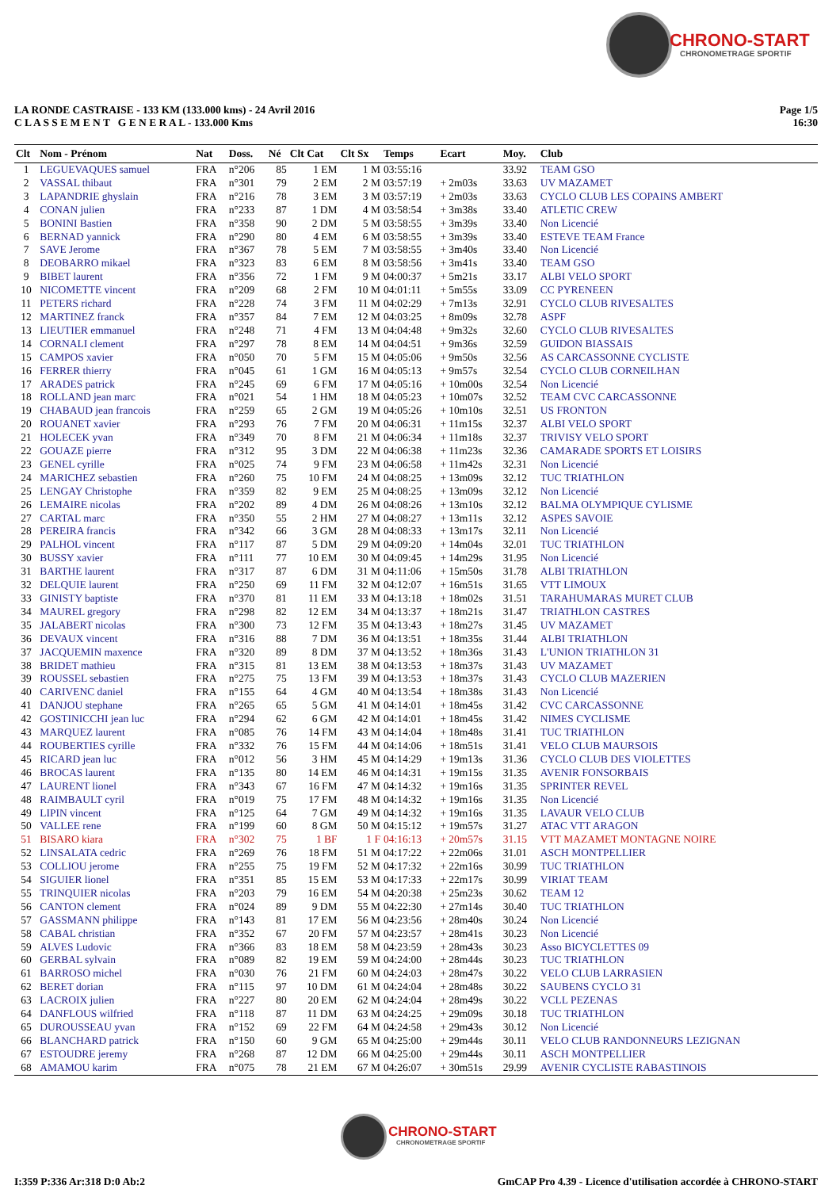CHRONO-START
CHRONOMETRAGE SPORTIF
Page 1/5
16:30
LA RONDE CASTRAISE - 133 KM (133.000 kms) - 24 Avril 2016
C L A S S E M E N T G E N E R A L - 133.000 Kms
| Clt | Nom - Prénom | Nat | Doss. | Né | Clt Cat | Clt Sx | Temps | Ecart | Moy. | Club |
| --- | --- | --- | --- | --- | --- | --- | --- | --- | --- | --- |
| 1 | LEGUEVAQUES samuel | FRA | n°206 | 85 | 1 EM | 1 M | 03:55:16 | | 33.92 | TEAM GSO |
| 2 | VASSAL thibaut | FRA | n°301 | 79 | 2 EM | 2 M | 03:57:19 | + 2m03s | 33.63 | UV MAZAMET |
| 3 | LAPANDRIE ghyslain | FRA | n°216 | 78 | 3 EM | 3 M | 03:57:19 | + 2m03s | 33.63 | CYCLO CLUB LES COPAINS AMBERT |
| 4 | CONAN julien | FRA | n°233 | 87 | 1 DM | 4 M | 03:58:54 | + 3m38s | 33.40 | ATLETIC CREW |
| 5 | BONINI Bastien | FRA | n°358 | 90 | 2 DM | 5 M | 03:58:55 | + 3m39s | 33.40 | Non Licencié |
| 6 | BERNAD yannick | FRA | n°290 | 80 | 4 EM | 6 M | 03:58:55 | + 3m39s | 33.40 | ESTEVE TEAM France |
| 7 | SAVE Jerome | FRA | n°367 | 78 | 5 EM | 7 M | 03:58:55 | + 3m40s | 33.40 | Non Licencié |
| 8 | DEOBARRO mikael | FRA | n°323 | 83 | 6 EM | 8 M | 03:58:56 | + 3m41s | 33.40 | TEAM GSO |
| 9 | BIBET laurent | FRA | n°356 | 72 | 1 FM | 9 M | 04:00:37 | + 5m21s | 33.17 | ALBI VELO SPORT |
| 10 | NICOMETTE vincent | FRA | n°209 | 68 | 2 FM | 10 M | 04:01:11 | + 5m55s | 33.09 | CC PYRENEEN |
| 11 | PETERS richard | FRA | n°228 | 74 | 3 FM | 11 M | 04:02:29 | + 7m13s | 32.91 | CYCLO CLUB RIVESALTES |
| 12 | MARTINEZ franck | FRA | n°357 | 84 | 7 EM | 12 M | 04:03:25 | + 8m09s | 32.78 | ASPF |
| 13 | LIEUTIER emmanuel | FRA | n°248 | 71 | 4 FM | 13 M | 04:04:48 | + 9m32s | 32.60 | CYCLO CLUB RIVESALTES |
| 14 | CORNALI clement | FRA | n°297 | 78 | 8 EM | 14 M | 04:04:51 | + 9m36s | 32.59 | GUIDON BIASSAIS |
| 15 | CAMPOS xavier | FRA | n°050 | 70 | 5 FM | 15 M | 04:05:06 | + 9m50s | 32.56 | AS CARCASSONNE CYCLISTE |
| 16 | FERRER thierry | FRA | n°045 | 61 | 1 GM | 16 M | 04:05:13 | + 9m57s | 32.54 | CYCLO CLUB CORNEILHAN |
| 17 | ARADES patrick | FRA | n°245 | 69 | 6 FM | 17 M | 04:05:16 | + 10m00s | 32.54 | Non Licencié |
| 18 | ROLLAND jean marc | FRA | n°021 | 54 | 1 HM | 18 M | 04:05:23 | + 10m07s | 32.52 | TEAM CVC CARCASSONNE |
| 19 | CHABAUD jean francois | FRA | n°259 | 65 | 2 GM | 19 M | 04:05:26 | + 10m10s | 32.51 | US FRONTON |
| 20 | ROUANET xavier | FRA | n°293 | 76 | 7 FM | 20 M | 04:06:31 | + 11m15s | 32.37 | ALBI VELO SPORT |
| 21 | HOLECEK yvan | FRA | n°349 | 70 | 8 FM | 21 M | 04:06:34 | + 11m18s | 32.37 | TRIVISY VELO SPORT |
| 22 | GOUAZE pierre | FRA | n°312 | 95 | 3 DM | 22 M | 04:06:38 | + 11m23s | 32.36 | CAMARADE SPORTS ET LOISIRS |
| 23 | GENEL cyrille | FRA | n°025 | 74 | 9 FM | 23 M | 04:06:58 | + 11m42s | 32.31 | Non Licencié |
| 24 | MARICHEZ sebastien | FRA | n°260 | 75 | 10 FM | 24 M | 04:08:25 | + 13m09s | 32.12 | TUC TRIATHLON |
| 25 | LENGAY Christophe | FRA | n°359 | 82 | 9 EM | 25 M | 04:08:25 | + 13m09s | 32.12 | Non Licencié |
| 26 | LEMAIRE nicolas | FRA | n°202 | 89 | 4 DM | 26 M | 04:08:26 | + 13m10s | 32.12 | BALMA OLYMPIQUE CYLISME |
| 27 | CARTAL marc | FRA | n°350 | 55 | 2 HM | 27 M | 04:08:27 | + 13m11s | 32.12 | ASPES SAVOIE |
| 28 | PEREIRA francis | FRA | n°342 | 66 | 3 GM | 28 M | 04:08:33 | + 13m17s | 32.11 | Non Licencié |
| 29 | PALHOL vincent | FRA | n°117 | 87 | 5 DM | 29 M | 04:09:20 | + 14m04s | 32.01 | TUC TRIATHLON |
| 30 | BUSSY xavier | FRA | n°111 | 77 | 10 EM | 30 M | 04:09:45 | + 14m29s | 31.95 | Non Licencié |
| 31 | BARTHE laurent | FRA | n°317 | 87 | 6 DM | 31 M | 04:11:06 | + 15m50s | 31.78 | ALBI TRIATHLON |
| 32 | DELQUIE laurent | FRA | n°250 | 69 | 11 FM | 32 M | 04:12:07 | + 16m51s | 31.65 | VTT LIMOUX |
| 33 | GINISTY baptiste | FRA | n°370 | 81 | 11 EM | 33 M | 04:13:18 | + 18m02s | 31.51 | TARAHUMARAS MURET CLUB |
| 34 | MAUREL gregory | FRA | n°298 | 82 | 12 EM | 34 M | 04:13:37 | + 18m21s | 31.47 | TRIATHLON CASTRES |
| 35 | JALABERT nicolas | FRA | n°300 | 73 | 12 FM | 35 M | 04:13:43 | + 18m27s | 31.45 | UV MAZAMET |
| 36 | DEVAUX vincent | FRA | n°316 | 88 | 7 DM | 36 M | 04:13:51 | + 18m35s | 31.44 | ALBI TRIATHLON |
| 37 | JACQUEMIN maxence | FRA | n°320 | 89 | 8 DM | 37 M | 04:13:52 | + 18m36s | 31.43 | L'UNION TRIATHLON 31 |
| 38 | BRIDET mathieu | FRA | n°315 | 81 | 13 EM | 38 M | 04:13:53 | + 18m37s | 31.43 | UV MAZAMET |
| 39 | ROUSSEL sebastien | FRA | n°275 | 75 | 13 FM | 39 M | 04:13:53 | + 18m37s | 31.43 | CYCLO CLUB MAZERIEN |
| 40 | CARIVENC daniel | FRA | n°155 | 64 | 4 GM | 40 M | 04:13:54 | + 18m38s | 31.43 | Non Licencié |
| 41 | DANJOU stephane | FRA | n°265 | 65 | 5 GM | 41 M | 04:14:01 | + 18m45s | 31.42 | CVC CARCASSONNE |
| 42 | GOSTINICCHI jean luc | FRA | n°294 | 62 | 6 GM | 42 M | 04:14:01 | + 18m45s | 31.42 | NIMES CYCLISME |
| 43 | MARQUEZ laurent | FRA | n°085 | 76 | 14 FM | 43 M | 04:14:04 | + 18m48s | 31.41 | TUC TRIATHLON |
| 44 | ROUBERTIES cyrille | FRA | n°332 | 76 | 15 FM | 44 M | 04:14:06 | + 18m51s | 31.41 | VELO CLUB MAURSOIS |
| 45 | RICARD jean luc | FRA | n°012 | 56 | 3 HM | 45 M | 04:14:29 | + 19m13s | 31.36 | CYCLO CLUB DES VIOLETTES |
| 46 | BROCAS laurent | FRA | n°135 | 80 | 14 EM | 46 M | 04:14:31 | + 19m15s | 31.35 | AVENIR FONSORBAIS |
| 47 | LAURENT lionel | FRA | n°343 | 67 | 16 FM | 47 M | 04:14:32 | + 19m16s | 31.35 | SPRINTER REVEL |
| 48 | RAIMBAULT cyril | FRA | n°019 | 75 | 17 FM | 48 M | 04:14:32 | + 19m16s | 31.35 | Non Licencié |
| 49 | LIPIN vincent | FRA | n°125 | 64 | 7 GM | 49 M | 04:14:32 | + 19m16s | 31.35 | LAVAUR VELO CLUB |
| 50 | VALLEE rene | FRA | n°199 | 60 | 8 GM | 50 M | 04:15:12 | + 19m57s | 31.27 | ATAC VTT ARAGON |
| 51 | BISARO kiara | FRA | n°302 | 75 | 1 BF | 1 F | 04:16:13 | + 20m57s | 31.15 | VTT MAZAMET MONTAGNE NOIRE |
| 52 | LINSALATA cedric | FRA | n°269 | 76 | 18 FM | 51 M | 04:17:22 | + 22m06s | 31.01 | ASCH MONTPELLIER |
| 53 | COLLIOU jerome | FRA | n°255 | 75 | 19 FM | 52 M | 04:17:32 | + 22m16s | 30.99 | TUC TRIATHLON |
| 54 | SIGUIER lionel | FRA | n°351 | 85 | 15 EM | 53 M | 04:17:33 | + 22m17s | 30.99 | VIRIAT TEAM |
| 55 | TRINQUIER nicolas | FRA | n°203 | 79 | 16 EM | 54 M | 04:20:38 | + 25m23s | 30.62 | TEAM 12 |
| 56 | CANTON clement | FRA | n°024 | 89 | 9 DM | 55 M | 04:22:30 | + 27m14s | 30.40 | TUC TRIATHLON |
| 57 | GASSMANN philippe | FRA | n°143 | 81 | 17 EM | 56 M | 04:23:56 | + 28m40s | 30.24 | Non Licencié |
| 58 | CABAL christian | FRA | n°352 | 67 | 20 FM | 57 M | 04:23:57 | + 28m41s | 30.23 | Non Licencié |
| 59 | ALVES Ludovic | FRA | n°366 | 83 | 18 EM | 58 M | 04:23:59 | + 28m43s | 30.23 | Asso BICYCLETTES 09 |
| 60 | GERBAL sylvain | FRA | n°089 | 82 | 19 EM | 59 M | 04:24:00 | + 28m44s | 30.23 | TUC TRIATHLON |
| 61 | BARROSO michel | FRA | n°030 | 76 | 21 FM | 60 M | 04:24:03 | + 28m47s | 30.22 | VELO CLUB LARRASIEN |
| 62 | BERET dorian | FRA | n°115 | 97 | 10 DM | 61 M | 04:24:04 | + 28m48s | 30.22 | SAUBENS CYCLO 31 |
| 63 | LACROIX julien | FRA | n°227 | 80 | 20 EM | 62 M | 04:24:04 | + 28m49s | 30.22 | VCLL PEZENAS |
| 64 | DANFLOUS wilfried | FRA | n°118 | 87 | 11 DM | 63 M | 04:24:25 | + 29m09s | 30.18 | TUC TRIATHLON |
| 65 | DUROUSSEAU yvan | FRA | n°152 | 69 | 22 FM | 64 M | 04:24:58 | + 29m43s | 30.12 | Non Licencié |
| 66 | BLANCHARD patrick | FRA | n°150 | 60 | 9 GM | 65 M | 04:25:00 | + 29m44s | 30.11 | VELO CLUB RANDONNEURS LEZIGNAN |
| 67 | ESTOUDRE jeremy | FRA | n°268 | 87 | 12 DM | 66 M | 04:25:00 | + 29m44s | 30.11 | ASCH MONTPELLIER |
| 68 | AMAMOU karim | FRA | n°075 | 78 | 21 EM | 67 M | 04:26:07 | + 30m51s | 29.99 | AVENIR CYCLISTE RABASTINOIS |
CHRONO-START
CHRONOMETRAGE SPORTIF
GmCAP Pro 4.39 - Licence d'utilisation accordée à CHRONO-START I:359 P:336 Ar:318 D:0 Ab:2